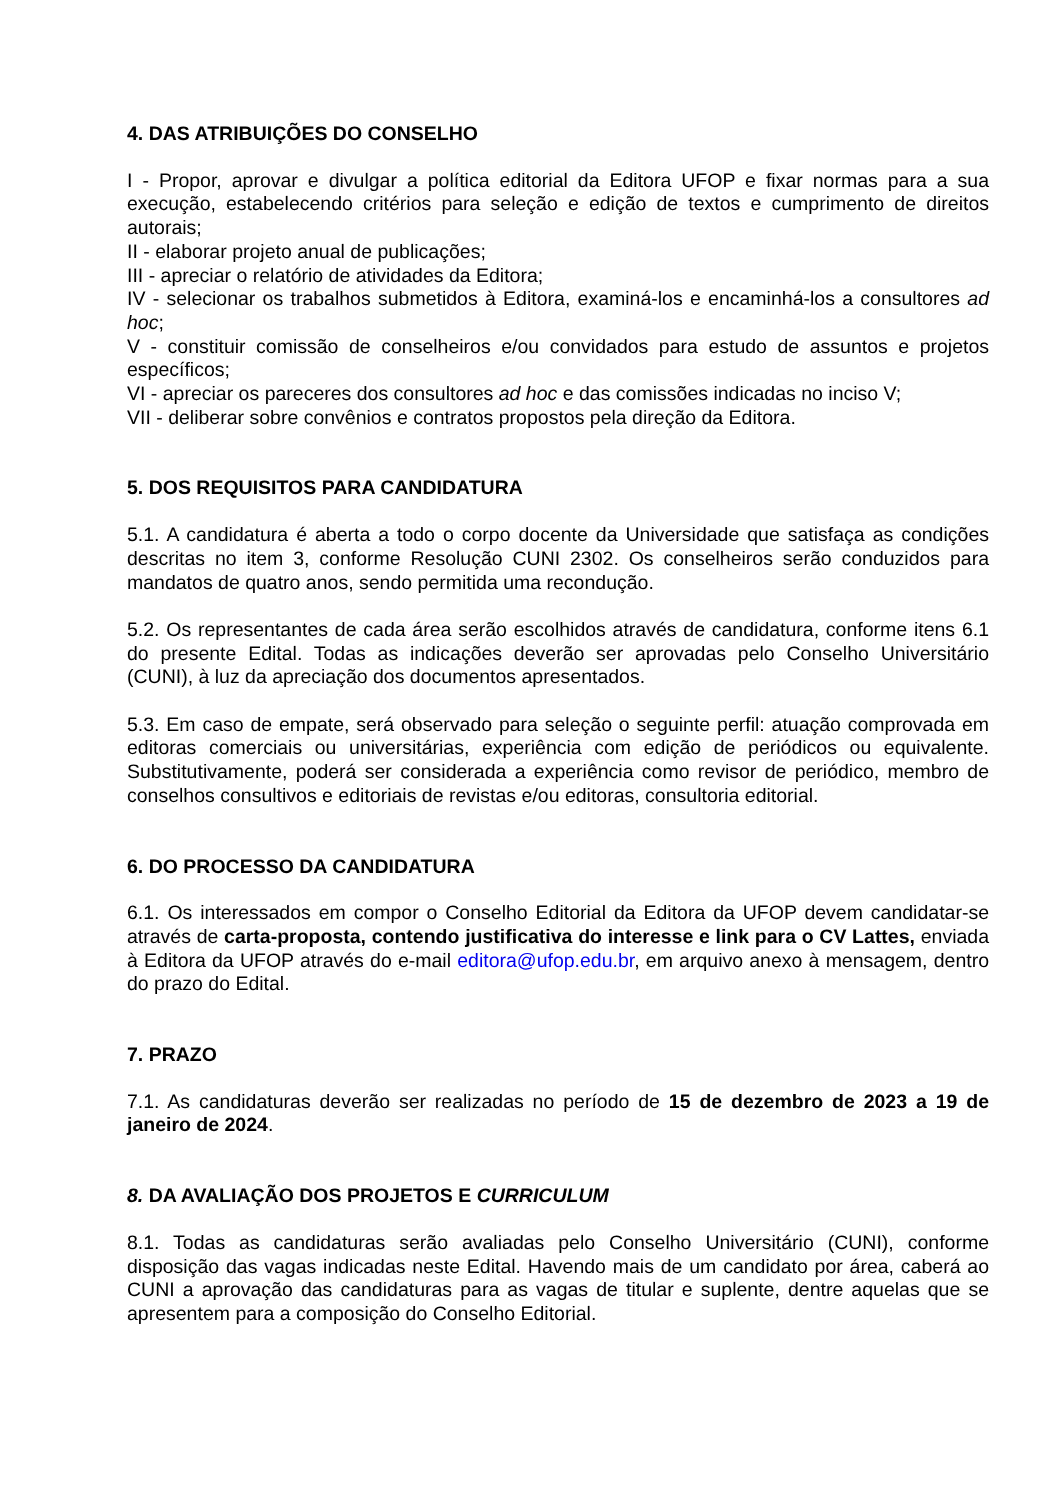4. DAS ATRIBUIÇÕES DO CONSELHO
I - Propor, aprovar e divulgar a política editorial da Editora UFOP e fixar normas para a sua execução, estabelecendo critérios para seleção e edição de textos e cumprimento de direitos autorais;
II - elaborar projeto anual de publicações;
III - apreciar o relatório de atividades da Editora;
IV - selecionar os trabalhos submetidos à Editora, examiná-los e encaminhá-los a consultores ad hoc;
V - constituir comissão de conselheiros e/ou convidados para estudo de assuntos e projetos específicos;
VI - apreciar os pareceres dos consultores ad hoc e das comissões indicadas no inciso V;
VII - deliberar sobre convênios e contratos propostos pela direção da Editora.
5. DOS REQUISITOS PARA CANDIDATURA
5.1. A candidatura é aberta a todo o corpo docente da Universidade que satisfaça as condições descritas no item 3, conforme Resolução CUNI 2302. Os conselheiros serão conduzidos para mandatos de quatro anos, sendo permitida uma recondução.
5.2. Os representantes de cada área serão escolhidos através de candidatura, conforme itens 6.1 do presente Edital. Todas as indicações deverão ser aprovadas pelo Conselho Universitário (CUNI), à luz da apreciação dos documentos apresentados.
5.3. Em caso de empate, será observado para seleção o seguinte perfil: atuação comprovada em editoras comerciais ou universitárias, experiência com edição de periódicos ou equivalente. Substitutivamente, poderá ser considerada a experiência como revisor de periódico, membro de conselhos consultivos e editoriais de revistas e/ou editoras, consultoria editorial.
6. DO PROCESSO DA CANDIDATURA
6.1. Os interessados em compor o Conselho Editorial da Editora da UFOP devem candidatar-se através de carta-proposta, contendo justificativa do interesse e link para o CV Lattes, enviada à Editora da UFOP através do e-mail editora@ufop.edu.br, em arquivo anexo à mensagem, dentro do prazo do Edital.
7. PRAZO
7.1. As candidaturas deverão ser realizadas no período de 15 de dezembro de 2023 a 19 de janeiro de 2024.
8. DA AVALIAÇÃO DOS PROJETOS E CURRICULUM
8.1. Todas as candidaturas serão avaliadas pelo Conselho Universitário (CUNI), conforme disposição das vagas indicadas neste Edital. Havendo mais de um candidato por área, caberá ao CUNI a aprovação das candidaturas para as vagas de titular e suplente, dentre aquelas que se apresentem para a composição do Conselho Editorial.